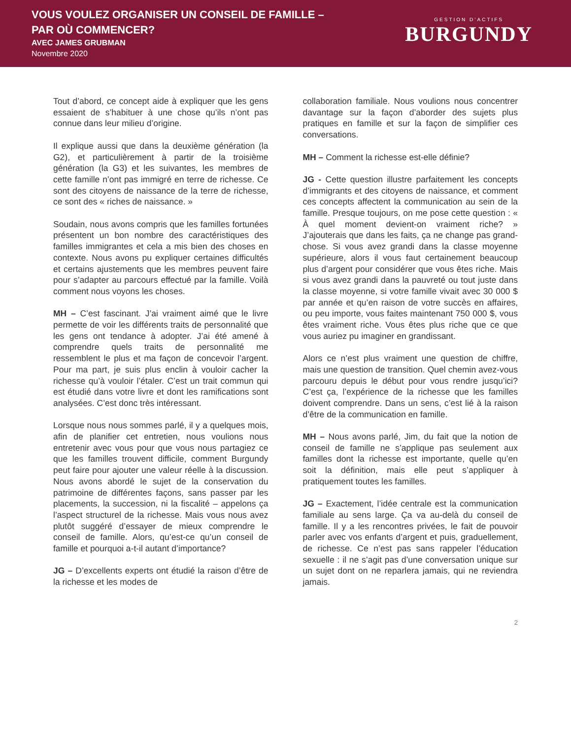VOUS VOULEZ ORGANISER UN CONSEIL DE FAMILLE –
PAR OÙ COMMENCER?
AVEC JAMES GRUBMAN
Novembre 2020
GESTION D’ACTIFS
BURGUNDY
Tout d’abord, ce concept aide à expliquer que les gens essaient de s’habituer à une chose qu’ils n’ont pas connue dans leur milieu d’origine.
Il explique aussi que dans la deuxième génération (la G2), et particulièrement à partir de la troisième génération (la G3) et les suivantes, les membres de cette famille n’ont pas immigré en terre de richesse. Ce sont des citoyens de naissance de la terre de richesse, ce sont des « riches de naissance. »
Soudain, nous avons compris que les familles fortunées présentent un bon nombre des caractéristiques des familles immigrantes et cela a mis bien des choses en contexte. Nous avons pu expliquer certaines difficultés et certains ajustements que les membres peuvent faire pour s’adapter au parcours effectué par la famille. Voilà comment nous voyons les choses.
MH – C’est fascinant. J’ai vraiment aimé que le livre permette de voir les différents traits de personnalité que les gens ont tendance à adopter. J’ai été amené à comprendre quels traits de personnalité me ressemblent le plus et ma façon de concevoir l’argent. Pour ma part, je suis plus enclin à vouloir cacher la richesse qu’à vouloir l’étaler. C’est un trait commun qui est étudié dans votre livre et dont les ramifications sont analysées. C’est donc très intéressant.
Lorsque nous nous sommes parlé, il y a quelques mois, afin de planifier cet entretien, nous voulions nous entretenir avec vous pour que vous nous partagiez ce que les familles trouvent difficile, comment Burgundy peut faire pour ajouter une valeur réelle à la discussion. Nous avons abordé le sujet de la conservation du patrimoine de différentes façons, sans passer par les placements, la succession, ni la fiscalité – appelons ça l’aspect structurel de la richesse. Mais vous nous avez plutôt suggéré d’essayer de mieux comprendre le conseil de famille. Alors, qu’est-ce qu’un conseil de famille et pourquoi a-t-il autant d’importance?
JG – D’excellents experts ont étudié la raison d’être de la richesse et les modes de
collaboration familiale. Nous voulions nous concentrer davantage sur la façon d’aborder des sujets plus pratiques en famille et sur la façon de simplifier ces conversations.
MH – Comment la richesse est-elle définie?
JG - Cette question illustre parfaitement les concepts d’immigrants et des citoyens de naissance, et comment ces concepts affectent la communication au sein de la famille. Presque toujours, on me pose cette question : « À quel moment devient-on vraiment riche? » J’ajouterais que dans les faits, ça ne change pas grand-chose. Si vous avez grandi dans la classe moyenne supérieure, alors il vous faut certainement beaucoup plus d’argent pour considérer que vous êtes riche. Mais si vous avez grandi dans la pauvreté ou tout juste dans la classe moyenne, si votre famille vivait avec 30 000 $ par année et qu’en raison de votre succès en affaires, ou peu importe, vous faites maintenant 750 000 $, vous êtes vraiment riche. Vous êtes plus riche que ce que vous auriez pu imaginer en grandissant.
Alors ce n’est plus vraiment une question de chiffre, mais une question de transition. Quel chemin avez-vous parcouru depuis le début pour vous rendre jusqu’ici? C’est ça, l’expérience de la richesse que les familles doivent comprendre. Dans un sens, c’est lié à la raison d’être de la communication en famille.
MH – Nous avons parlé, Jim, du fait que la notion de conseil de famille ne s’applique pas seulement aux familles dont la richesse est importante, quelle qu’en soit la définition, mais elle peut s’appliquer à pratiquement toutes les familles.
JG – Exactement, l’idée centrale est la communication familiale au sens large. Ça va au-delà du conseil de famille. Il y a les rencontres privées, le fait de pouvoir parler avec vos enfants d’argent et puis, graduellement, de richesse. Ce n’est pas sans rappeler l’éducation sexuelle : il ne s’agit pas d’une conversation unique sur un sujet dont on ne reparlera jamais, qui ne reviendra jamais.
2